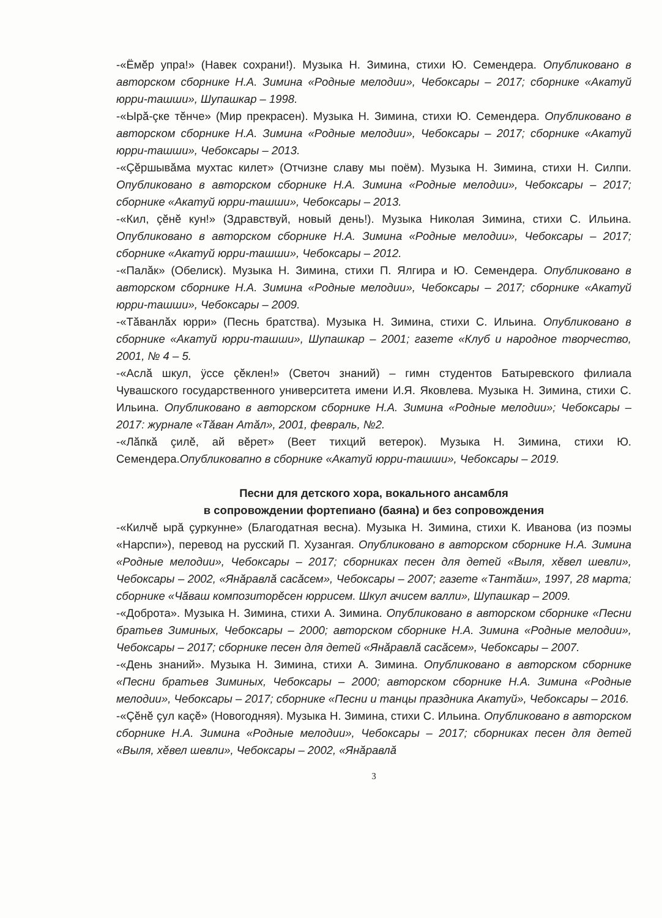-«Ёмĕр упра!» (Навек сохрани!). Музыка Н. Зимина, стихи Ю. Семендера. Опубликовано в авторском сборнике Н.А. Зимина «Родные мелодии», Чебоксары – 2017; сборнике «Акатуй юрри-ташши», Шупашкар – 1998.
-«Ырă-çке тĕнче» (Мир прекрасен). Музыка Н. Зимина, стихи Ю. Семендера. Опубликовано в авторском сборнике Н.А. Зимина «Родные мелодии», Чебоксары – 2017; сборнике «Акатуй юрри-ташши», Чебоксары – 2013.
-«Çĕршывăма мухтас килет» (Отчизне славу мы поём). Музыка Н. Зимина, стихи Н. Силпи. Опубликовано в авторском сборнике Н.А. Зимина «Родные мелодии», Чебоксары – 2017; сборнике «Акатуй юрри-ташши», Чебоксары – 2013.
-«Кил, çĕнĕ кун!» (Здравствуй, новый день!). Музыка Николая Зимина, стихи С. Ильина. Опубликовано в авторском сборнике Н.А. Зимина «Родные мелодии», Чебоксары – 2017; сборнике «Акатуй юрри-ташши», Чебоксары – 2012.
-«Палăк» (Обелиск). Музыка Н. Зимина, стихи П. Ялгира и Ю. Семендера. Опубликовано в авторском сборнике Н.А. Зимина «Родные мелодии», Чебоксары – 2017; сборнике «Акатуй юрри-ташши», Чебоксары – 2009.
-«Тăванлăх юрри» (Песнь братства). Музыка Н. Зимина, стихи С. Ильина. Опубликовано в сборнике «Акатуй юрри-ташши», Шупашкар – 2001; газете «Клуб и народное творчество, 2001, № 4 – 5.
-«Аслă шкул, ÿссе çĕклен!» (Светоч знаний) – гимн студентов Батыревского филиала Чувашского государственного университета имени И.Я. Яковлева. Музыка Н. Зимина, стихи С. Ильина. Опубликовано в авторском сборнике Н.А. Зимина «Родные мелодии»; Чебоксары – 2017: журнале «Тăван Атăл», 2001, февраль, №2.
-«Лăпкă çилĕ, ай вĕрет» (Веет тихций ветерок). Музыка Н. Зимина, стихи Ю. Семендера.Опубликовапно в сборнике «Акатуй юрри-ташши», Чебоксары – 2019.
Песни для детского хора, вокального ансамбля
в сопровождении фортепиано (баяна) и без сопровождения
-«Килчĕ ырă çуркунне» (Благодатная весна). Музыка Н. Зимина, стихи К. Иванова (из поэмы «Нарспи»), перевод на русский П. Хузангая. Опубликовано в авторском сборнике Н.А. Зимина «Родные мелодии», Чебоксары – 2017; сборниках песен для детей «Выля, хĕвел шевли», Чебоксары – 2002, «Янăравлă сасăсем», Чебоксары – 2007; газете «Тантăш», 1997, 28 марта; сборнике «Чăваш композиторĕсен юррисем. Шкул ачисем валли», Шупашкар – 2009.
-«Доброта». Музыка Н. Зимина, стихи А. Зимина. Опубликовано в авторском сборнике «Песни братьев Зиминых, Чебоксары – 2000; авторском сборнике Н.А. Зимина «Родные мелодии», Чебоксары – 2017; сборнике песен для детей «Янăравлă сасăсем», Чебоксары – 2007.
-«День знаний». Музыка Н. Зимина, стихи А. Зимина. Опубликовано в авторском сборнике «Песни братьев Зиминых, Чебоксары – 2000; авторском сборнике Н.А. Зимина «Родные мелодии», Чебоксары – 2017; сборнике «Песни и танцы праздника Акатуй», Чебоксары – 2016.
-«Çĕнĕ çул каçĕ» (Новогодняя). Музыка Н. Зимина, стихи С. Ильина. Опубликовано в авторском сборнике Н.А. Зимина «Родные мелодии», Чебоксары – 2017; сборниках песен для детей «Выля, хĕвел шевли», Чебоксары – 2002, «Янăравлă
3